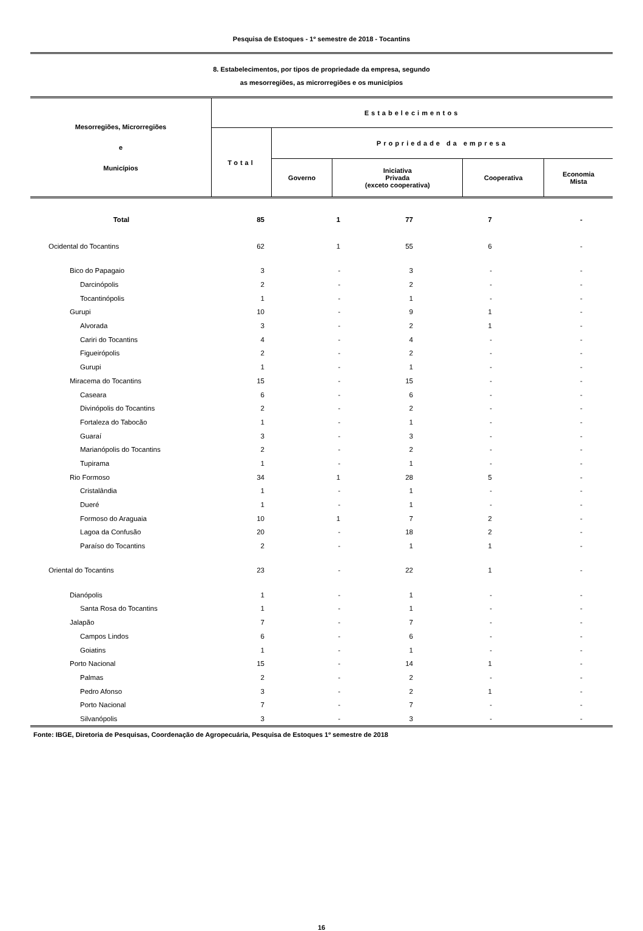Pesquisa de Estoques - 1º semestre de 2018 - Tocantins
8. Estabelecimentos, por tipos de propriedade da empresa, segundo
as mesorregiões, as microrregiões e os municípios
| Mesorregiões, Microrregiões e Municípios | Estabelecimentos | | | | |
| --- | --- | --- | --- | --- | --- |
| | Total | Propriedade da empresa | | | |
| | | Governo | Iniciativa Privada (exceto cooperativa) | Cooperativa | Economia Mista |
| Total | 85 | 1 | 77 | 7 | - |
| Ocidental do Tocantins | 62 | 1 | 55 | 6 | - |
| Bico do Papagaio | 3 | - | 3 | - | - |
| Darcinópolis | 2 | - | 2 | - | - |
| Tocantinópolis | 1 | - | 1 | - | - |
| Gurupi | 10 | - | 9 | 1 | - |
| Alvorada | 3 | - | 2 | 1 | - |
| Cariri do Tocantins | 4 | - | 4 | - | - |
| Figueirópolis | 2 | - | 2 | - | - |
| Gurupi | 1 | - | 1 | - | - |
| Miracema do Tocantins | 15 | - | 15 | - | - |
| Caseara | 6 | - | 6 | - | - |
| Divinópolis do Tocantins | 2 | - | 2 | - | - |
| Fortaleza do Tabocão | 1 | - | 1 | - | - |
| Guaraí | 3 | - | 3 | - | - |
| Marianópolis do Tocantins | 2 | - | 2 | - | - |
| Tupirama | 1 | - | 1 | - | - |
| Rio Formoso | 34 | 1 | 28 | 5 | - |
| Cristalândia | 1 | - | 1 | - | - |
| Dueré | 1 | - | 1 | - | - |
| Formoso do Araguaia | 10 | 1 | 7 | 2 | - |
| Lagoa da Confusão | 20 | - | 18 | 2 | - |
| Paraíso do Tocantins | 2 | - | 1 | 1 | - |
| Oriental do Tocantins | 23 | - | 22 | 1 | - |
| Dianópolis | 1 | - | 1 | - | - |
| Santa Rosa do Tocantins | 1 | - | 1 | - | - |
| Jalapão | 7 | - | 7 | - | - |
| Campos Lindos | 6 | - | 6 | - | - |
| Goiatins | 1 | - | 1 | - | - |
| Porto Nacional | 15 | - | 14 | 1 | - |
| Palmas | 2 | - | 2 | - | - |
| Pedro Afonso | 3 | - | 2 | 1 | - |
| Porto Nacional | 7 | - | 7 | - | - |
| Silvanópolis | 3 | - | 3 | - | - |
Fonte: IBGE, Diretoria de Pesquisas, Coordenação de Agropecuária, Pesquisa de Estoques 1º semestre de 2018
16